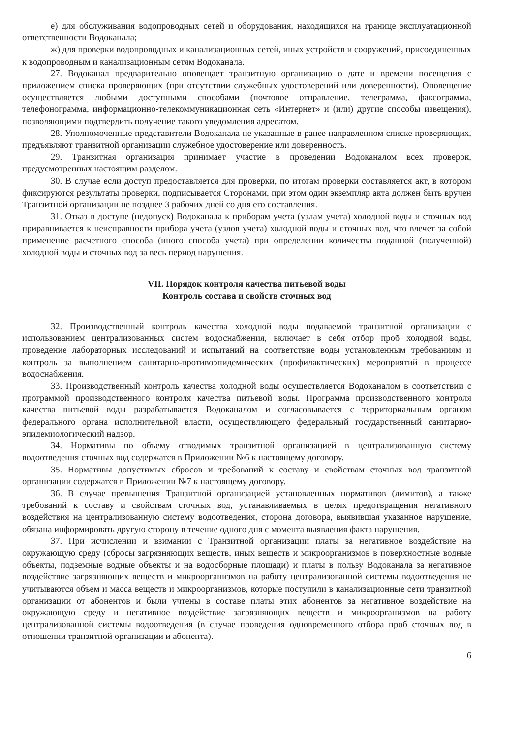е) для обслуживания водопроводных сетей и оборудования, находящихся на границе эксплуатационной ответственности Водоканала;
ж) для проверки водопроводных и канализационных сетей, иных устройств и сооружений, присоединенных к водопроводным и канализационным сетям Водоканала.
27. Водоканал предварительно оповещает транзитную организацию о дате и времени посещения с приложением списка проверяющих (при отсутствии служебных удостоверений или доверенности). Оповещение осуществляется любыми доступными способами (почтовое отправление, телеграмма, факсограмма, телефонограмма, информационно-телекоммуникационная сеть «Интернет» и (или) другие способы извещения), позволяющими подтвердить получение такого уведомления адресатом.
28. Уполномоченные представители Водоканала не указанные в ранее направленном списке проверяющих, предъявляют транзитной организации служебное удостоверение или доверенность.
29. Транзитная организация принимает участие в проведении Водоканалом всех проверок, предусмотренных настоящим разделом.
30. В случае если доступ предоставляется для проверки, по итогам проверки составляется акт, в котором фиксируются результаты проверки, подписывается Сторонами, при этом один экземпляр акта должен быть вручен Транзитной организации не позднее 3 рабочих дней со дня его составления.
31. Отказ в доступе (недопуск) Водоканала к приборам учета (узлам учета) холодной воды и сточных вод приравнивается к неисправности прибора учета (узлов учета) холодной воды и сточных вод, что влечет за собой применение расчетного способа (иного способа учета) при определении количества поданной (полученной) холодной воды и сточных вод за весь период нарушения.
VII. Порядок контроля качества питьевой воды
Контроль состава и свойств сточных вод
32. Производственный контроль качества холодной воды подаваемой транзитной организации с использованием централизованных систем водоснабжения, включает в себя отбор проб холодной воды, проведение лабораторных исследований и испытаний на соответствие воды установленным требованиям и контроль за выполнением санитарно-противоэпидемических (профилактических) мероприятий в процессе водоснабжения.
33. Производственный контроль качества холодной воды осуществляется Водоканалом в соответствии с программой производственного контроля качества питьевой воды. Программа производственного контроля качества питьевой воды разрабатывается Водоканалом и согласовывается с территориальным органом федерального органа исполнительной власти, осуществляющего федеральный государственный санитарно-эпидемиологический надзор.
34. Нормативы по объему отводимых транзитной организацией в централизованную систему водоотведения сточных вод содержатся в Приложении №6 к настоящему договору.
35. Нормативы допустимых сбросов и требований к составу и свойствам сточных вод транзитной организации содержатся в Приложении №7 к настоящему договору.
36. В случае превышения Транзитной организацией установленных нормативов (лимитов), а также требований к составу и свойствам сточных вод, устанавливаемых в целях предотвращения негативного воздействия на централизованную систему водоотведения, сторона договора, выявившая указанное нарушение, обязана информировать другую сторону в течение одного дня с момента выявления факта нарушения.
37. При исчислении и взимании с Транзитной организации платы за негативное воздействие на окружающую среду (сбросы загрязняющих веществ, иных веществ и микроорганизмов в поверхностные водные объекты, подземные водные объекты и на водосборные площади) и платы в пользу Водоканала за негативное воздействие загрязняющих веществ и микроорганизмов на работу централизованной системы водоотведения не учитываются объем и масса веществ и микроорганизмов, которые поступили в канализационные сети транзитной организации от абонентов и были учтены в составе платы этих абонентов за негативное воздействие на окружающую среду и негативное воздействие загрязняющих веществ и микроорганизмов на работу централизованной системы водоотведения (в случае проведения одновременного отбора проб сточных вод в отношении транзитной организации и абонента).
6